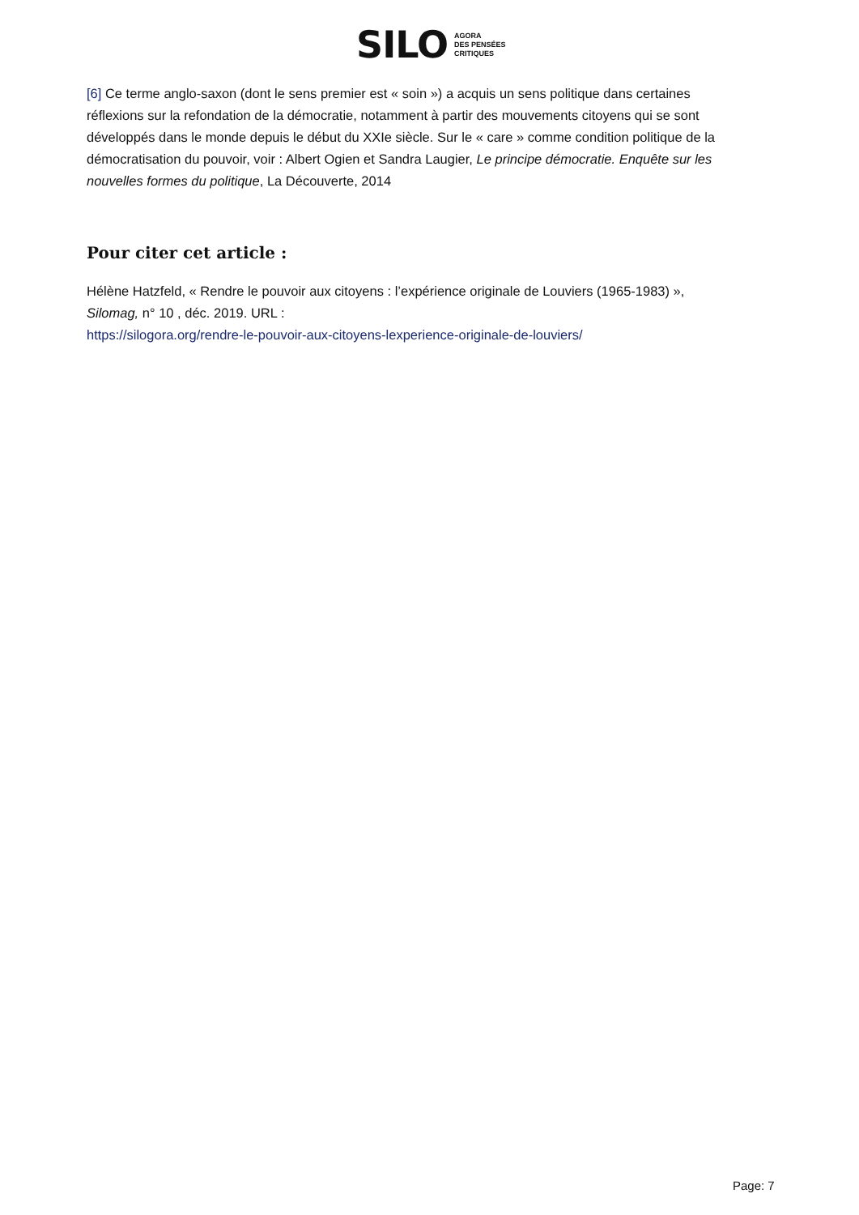SILO AGORA
DES PENSÉES
CRITIQUES
[6] Ce terme anglo-saxon (dont le sens premier est « soin ») a acquis un sens politique dans certaines réflexions sur la refondation de la démocratie, notamment à partir des mouvements citoyens qui se sont développés dans le monde depuis le début du XXIe siècle. Sur le « care » comme condition politique de la démocratisation du pouvoir, voir : Albert Ogien et Sandra Laugier, Le principe démocratie. Enquête sur les nouvelles formes du politique, La Découverte, 2014
Pour citer cet article :
Hélène Hatzfeld, « Rendre le pouvoir aux citoyens : l’expérience originale de Louviers (1965-1983) »,
Silomag, n° 10 , déc. 2019. URL :
https://silogora.org/rendre-le-pouvoir-aux-citoyens-lexperience-originale-de-louviers/
Page: 7